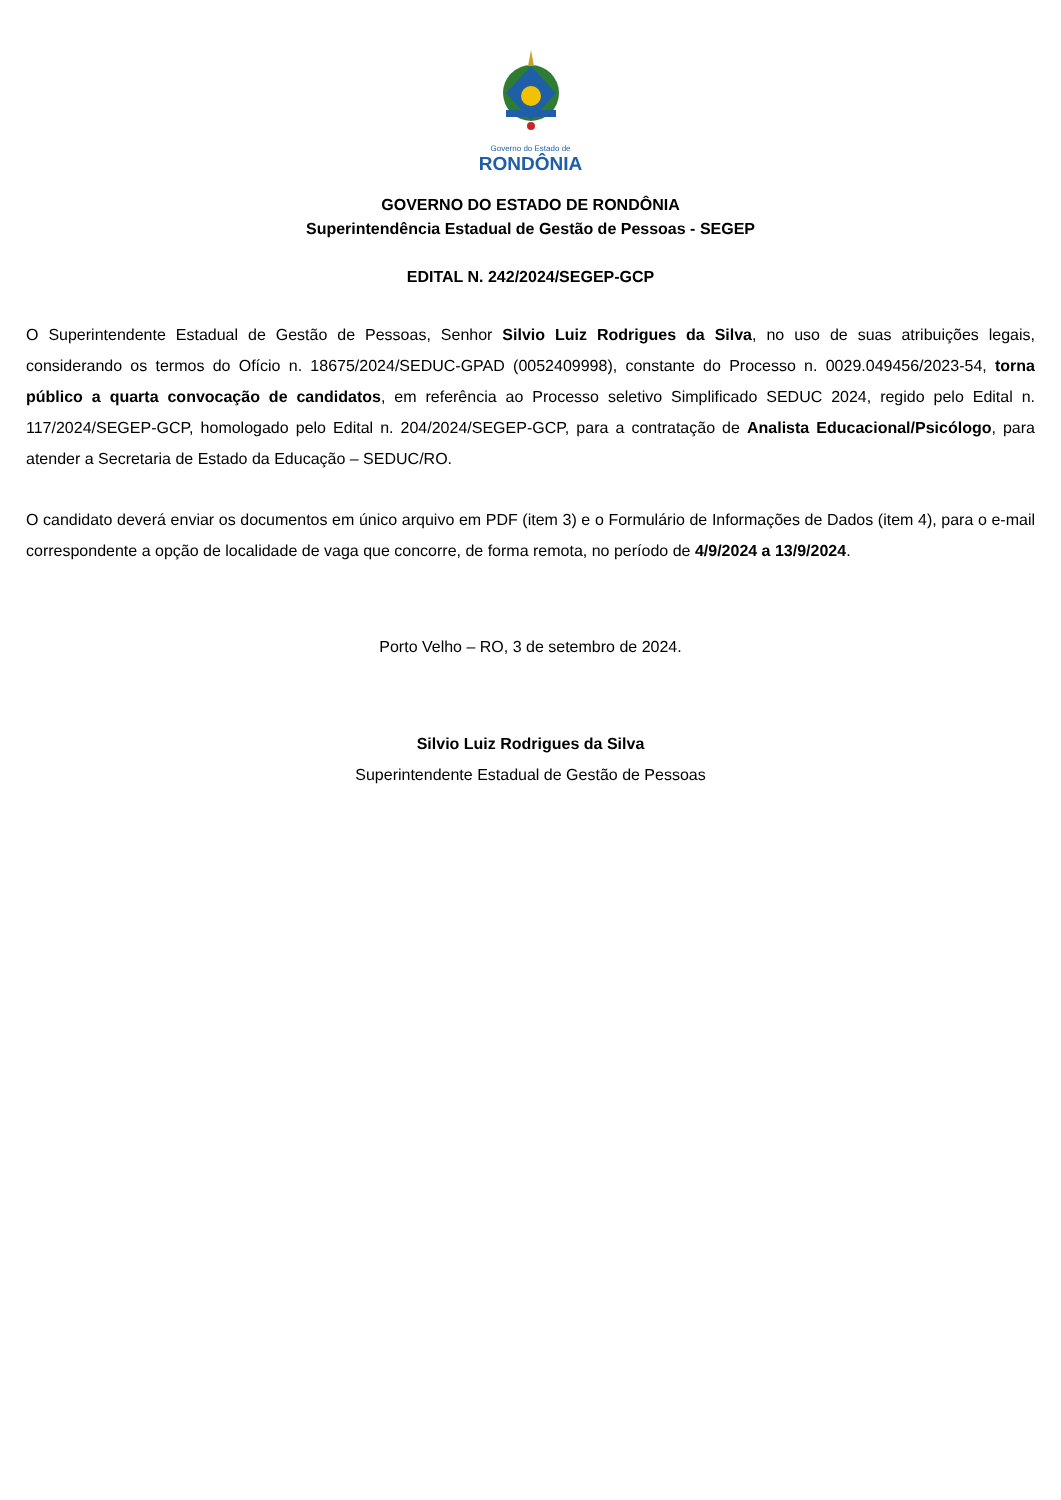Governo do Estado de
RONDÔNIA
GOVERNO DO ESTADO DE RONDÔNIA
Superintendência Estadual de Gestão de Pessoas - SEGEP
EDITAL N. 242/2024/SEGEP-GCP
O Superintendente Estadual de Gestão de Pessoas, Senhor Silvio Luiz Rodrigues da Silva, no uso de suas atribuições legais, considerando os termos do Ofício n. 18675/2024/SEDUC-GPAD (0052409998), constante do Processo n. 0029.049456/2023-54, torna público a quarta convocação de candidatos, em referência ao Processo seletivo Simplificado SEDUC 2024, regido pelo Edital n. 117/2024/SEGEP-GCP, homologado pelo Edital n. 204/2024/SEGEP-GCP, para a contratação de Analista Educacional/Psicólogo, para atender a Secretaria de Estado da Educação – SEDUC/RO.
O candidato deverá enviar os documentos em único arquivo em PDF (item 3) e o Formulário de Informações de Dados (item 4), para o e-mail correspondente a opção de localidade de vaga que concorre, de forma remota, no período de 4/9/2024 a 13/9/2024.
Porto Velho – RO, 3 de setembro de 2024.
Silvio Luiz Rodrigues da Silva
Superintendente Estadual de Gestão de Pessoas